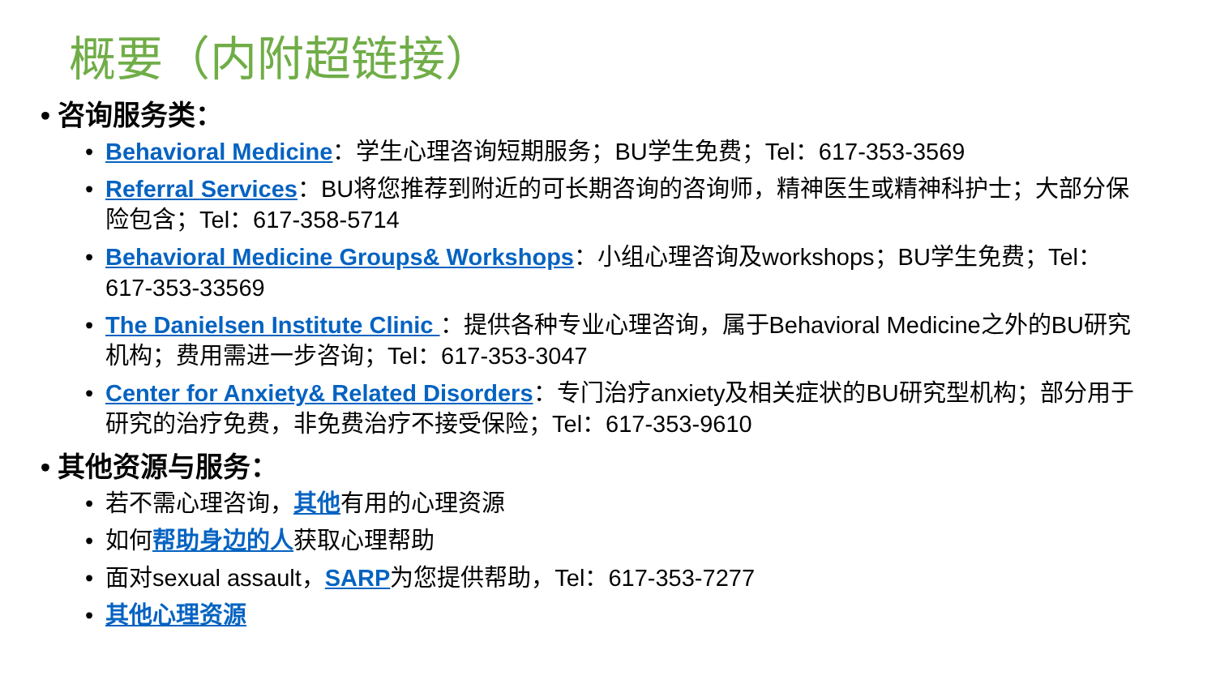概要（内附超链接）
• 咨询服务类：
• Behavioral Medicine：学生心理咨询短期服务；BU学生免费；Tel：617-353-3569
• Referral Services：BU将您推荐到附近的可长期咨询的咨询师，精神医生或精神科护士；大部分保险包含；Tel：617-358-5714
• Behavioral Medicine Groups& Workshops：小组心理咨询及workshops；BU学生免费；Tel：617-353-33569
• The Danielsen Institute Clinic ：提供各种专业心理咨询，属于Behavioral Medicine之外的BU研究机构；费用需进一步咨询；Tel：617-353-3047
• Center for Anxiety& Related Disorders：专门治疗anxiety及相关症状的BU研究型机构；部分用于研究的治疗免费，非免费治疗不接受保险；Tel：617-353-9610
• 其他资源与服务：
• 若不需心理咨询，其他有用的心理资源
• 如何帮助身边的人获取心理帮助
• 面对sexual assault，SARP为您提供帮助，Tel：617-353-7277
• 其他心理资源